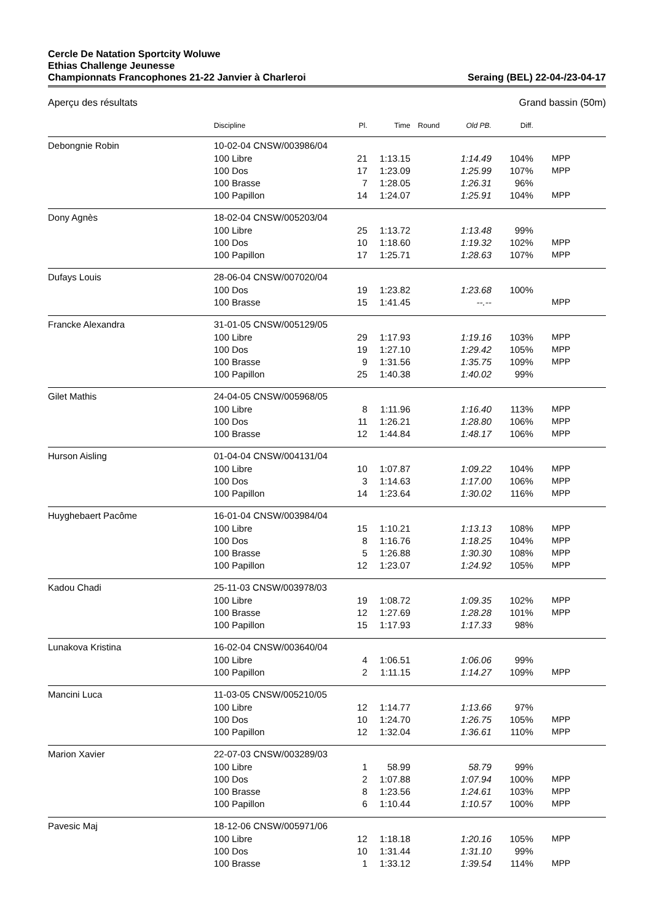Cercle De Natation Sportcity Woluwe
Ethias Challenge Jeunesse
Championnats Francophones 21-22 Janvier à Charleroi
Seraing (BEL) 22-04-/23-04-17
Aperçu des résultats Grand bassin (50m)
| | Discipline | Pl. | Time | Round | Old PB. | Diff. | |
| --- | --- | --- | --- | --- | --- | --- | --- |
| Debongnie Robin | 10-02-04 CNSW/003986/04 | | | | | | |
| | 100 Libre | 21 | 1:13.15 | | 1:14.49 | 104% | MPP |
| | 100 Dos | 17 | 1:23.09 | | 1:25.99 | 107% | MPP |
| | 100 Brasse | 7 | 1:28.05 | | 1:26.31 | 96% | |
| | 100 Papillon | 14 | 1:24.07 | | 1:25.91 | 104% | MPP |
| Dony Agnès | 18-02-04 CNSW/005203/04 | | | | | | |
| | 100 Libre | 25 | 1:13.72 | | 1:13.48 | 99% | |
| | 100 Dos | 10 | 1:18.60 | | 1:19.32 | 102% | MPP |
| | 100 Papillon | 17 | 1:25.71 | | 1:28.63 | 107% | MPP |
| Dufays Louis | 28-06-04 CNSW/007020/04 | | | | | | |
| | 100 Dos | 19 | 1:23.82 | | 1:23.68 | 100% | |
| | 100 Brasse | 15 | 1:41.45 | | --.-- | | MPP |
| Francke Alexandra | 31-01-05 CNSW/005129/05 | | | | | | |
| | 100 Libre | 29 | 1:17.93 | | 1:19.16 | 103% | MPP |
| | 100 Dos | 19 | 1:27.10 | | 1:29.42 | 105% | MPP |
| | 100 Brasse | 9 | 1:31.56 | | 1:35.75 | 109% | MPP |
| | 100 Papillon | 25 | 1:40.38 | | 1:40.02 | 99% | |
| Gilet Mathis | 24-04-05 CNSW/005968/05 | | | | | | |
| | 100 Libre | 8 | 1:11.96 | | 1:16.40 | 113% | MPP |
| | 100 Dos | 11 | 1:26.21 | | 1:28.80 | 106% | MPP |
| | 100 Brasse | 12 | 1:44.84 | | 1:48.17 | 106% | MPP |
| Hurson Aisling | 01-04-04 CNSW/004131/04 | | | | | | |
| | 100 Libre | 10 | 1:07.87 | | 1:09.22 | 104% | MPP |
| | 100 Dos | 3 | 1:14.63 | | 1:17.00 | 106% | MPP |
| | 100 Papillon | 14 | 1:23.64 | | 1:30.02 | 116% | MPP |
| Huyghebaert Pacôme | 16-01-04 CNSW/003984/04 | | | | | | |
| | 100 Libre | 15 | 1:10.21 | | 1:13.13 | 108% | MPP |
| | 100 Dos | 8 | 1:16.76 | | 1:18.25 | 104% | MPP |
| | 100 Brasse | 5 | 1:26.88 | | 1:30.30 | 108% | MPP |
| | 100 Papillon | 12 | 1:23.07 | | 1:24.92 | 105% | MPP |
| Kadou Chadi | 25-11-03 CNSW/003978/03 | | | | | | |
| | 100 Libre | 19 | 1:08.72 | | 1:09.35 | 102% | MPP |
| | 100 Brasse | 12 | 1:27.69 | | 1:28.28 | 101% | MPP |
| | 100 Papillon | 15 | 1:17.93 | | 1:17.33 | 98% | |
| Lunakova Kristina | 16-02-04 CNSW/003640/04 | | | | | | |
| | 100 Libre | 4 | 1:06.51 | | 1:06.06 | 99% | |
| | 100 Papillon | 2 | 1:11.15 | | 1:14.27 | 109% | MPP |
| Mancini Luca | 11-03-05 CNSW/005210/05 | | | | | | |
| | 100 Libre | 12 | 1:14.77 | | 1:13.66 | 97% | |
| | 100 Dos | 10 | 1:24.70 | | 1:26.75 | 105% | MPP |
| | 100 Papillon | 12 | 1:32.04 | | 1:36.61 | 110% | MPP |
| Marion Xavier | 22-07-03 CNSW/003289/03 | | | | | | |
| | 100 Libre | 1 | 58.99 | | 58.79 | 99% | |
| | 100 Dos | 2 | 1:07.88 | | 1:07.94 | 100% | MPP |
| | 100 Brasse | 8 | 1:23.56 | | 1:24.61 | 103% | MPP |
| | 100 Papillon | 6 | 1:10.44 | | 1:10.57 | 100% | MPP |
| Pavesic Maj | 18-12-06 CNSW/005971/06 | | | | | | |
| | 100 Libre | 12 | 1:18.18 | | 1:20.16 | 105% | MPP |
| | 100 Dos | 10 | 1:31.44 | | 1:31.10 | 99% | |
| | 100 Brasse | 1 | 1:33.12 | | 1:39.54 | 114% | MPP |